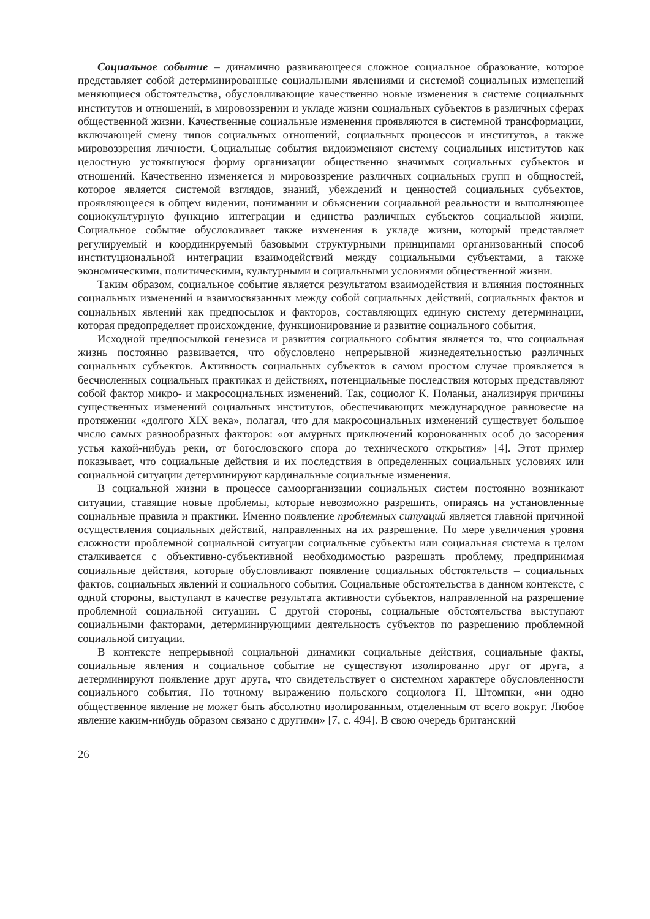Социальное событие – динамично развивающееся сложное социальное образование, которое представляет собой детерминированные социальными явлениями и системой социальных изменений меняющиеся обстоятельства, обусловливающие качественно новые изменения в системе социальных институтов и отношений, в мировоззрении и укладе жизни социальных субъектов в различных сферах общественной жизни. Качественные социальные изменения проявляются в системной трансформации, включающей смену типов социальных отношений, социальных процессов и институтов, а также мировоззрения личности. Социальные события видоизменяют систему социальных институтов как целостную устоявшуюся форму организации общественно значимых социальных субъектов и отношений. Качественно изменяется и мировоззрение различных социальных групп и общностей, которое является системой взглядов, знаний, убеждений и ценностей социальных субъектов, проявляющееся в общем видении, понимании и объяснении социальной реальности и выполняющее социокультурную функцию интеграции и единства различных субъектов социальной жизни. Социальное событие обусловливает также изменения в укладе жизни, который представляет регулируемый и координируемый базовыми структурными принципами организованный способ институциональной интеграции взаимодействий между социальными субъектами, а также экономическими, политическими, культурными и социальными условиями общественной жизни.
Таким образом, социальное событие является результатом взаимодействия и влияния постоянных социальных изменений и взаимосвязанных между собой социальных действий, социальных фактов и социальных явлений как предпосылок и факторов, составляющих единую систему детерминации, которая предопределяет происхождение, функционирование и развитие социального события.
Исходной предпосылкой генезиса и развития социального события является то, что социальная жизнь постоянно развивается, что обусловлено непрерывной жизнедеятельностью различных социальных субъектов. Активность социальных субъектов в самом простом случае проявляется в бесчисленных социальных практиках и действиях, потенциальные последствия которых представляют собой фактор микро- и макросоциальных изменений. Так, социолог К. Поланьи, анализируя причины существенных изменений социальных институтов, обеспечивающих международное равновесие на протяжении «долгого XIX века», полагал, что для макросоциальных изменений существует большое число самых разнообразных факторов: «от амурных приключений коронованных особ до засорения устья какой-нибудь реки, от богословского спора до технического открытия» [4]. Этот пример показывает, что социальные действия и их последствия в определенных социальных условиях или социальной ситуации детерминируют кардинальные социальные изменения.
В социальной жизни в процессе самоорганизации социальных систем постоянно возникают ситуации, ставящие новые проблемы, которые невозможно разрешить, опираясь на установленные социальные правила и практики. Именно появление проблемных ситуаций является главной причиной осуществления социальных действий, направленных на их разрешение. По мере увеличения уровня сложности проблемной социальной ситуации социальные субъекты или социальная система в целом сталкивается с объективно-субъективной необходимостью разрешать проблему, предпринимая социальные действия, которые обусловливают появление социальных обстоятельств – социальных фактов, социальных явлений и социального события. Социальные обстоятельства в данном контексте, с одной стороны, выступают в качестве результата активности субъектов, направленной на разрешение проблемной социальной ситуации. С другой стороны, социальные обстоятельства выступают социальными факторами, детерминирующими деятельность субъектов по разрешению проблемной социальной ситуации.
В контексте непрерывной социальной динамики социальные действия, социальные факты, социальные явления и социальное событие не существуют изолированно друг от друга, а детерминируют появление друг друга, что свидетельствует о системном характере обусловленности социального события. По точному выражению польского социолога П. Штомпки, «ни одно общественное явление не может быть абсолютно изолированным, отделенным от всего вокруг. Любое явление каким-нибудь образом связано с другими» [7, с. 494]. В свою очередь британский
26